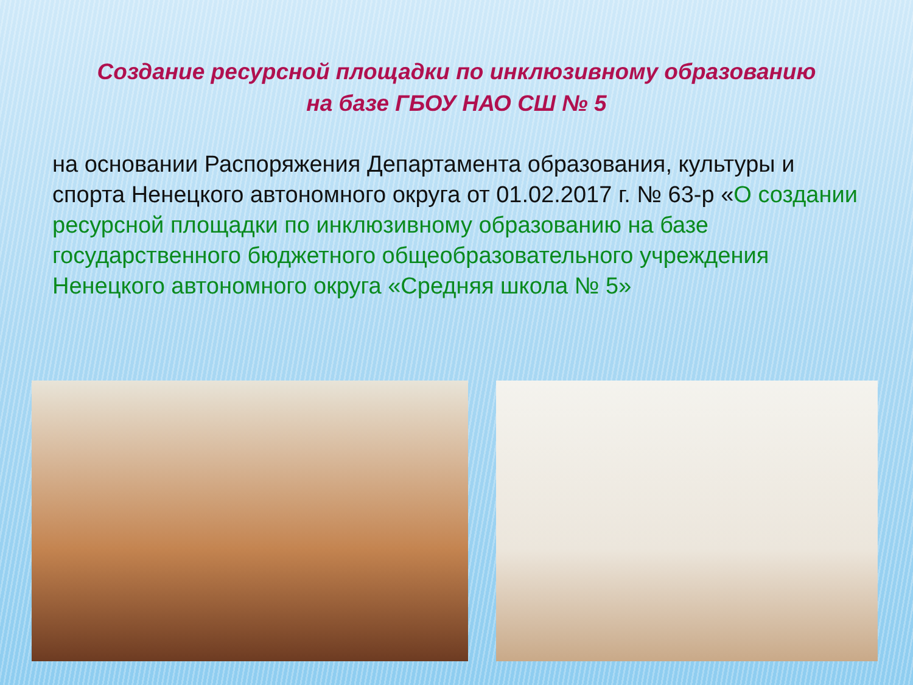Создание ресурсной площадки по инклюзивному образованию
на базе ГБОУ НАО СШ № 5
на основании Распоряжения Департамента образования, культуры и спорта Ненецкого автономного округа от 01.02.2017 г. № 63-р «О создании ресурсной площадки по инклюзивному образованию на базе государственного бюджетного общеобразовательного учреждения Ненецкого автономного округа «Средняя школа № 5»